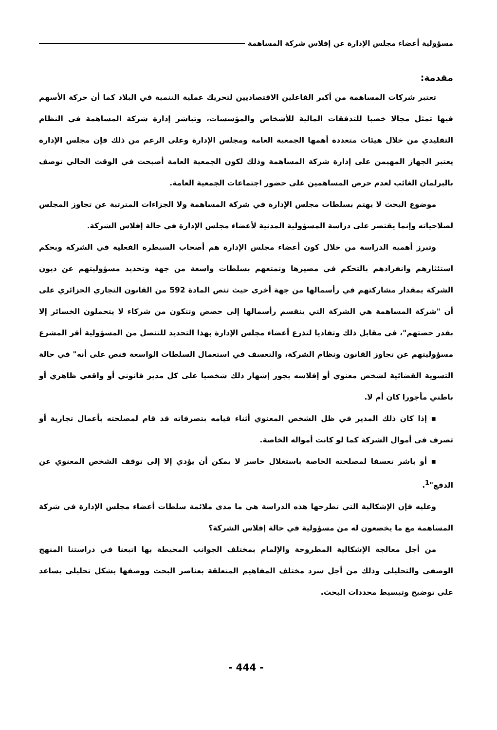مسؤولية أعضاء مجلس الإدارة عن إفلاس شركة المساهمة
مقدمة:
تعتبر شركات المساهمة من أكبر الفاعلين الاقتصاديين لتحريك عملية التنمية في البلاد كما أن حركة الأسهم فيها تمثل مجالا خصبا للتدفقات المالية للأشخاص والمؤسسات، وتباشر إدارة شركة المساهمة في النظام التقليدي من خلال هيئات متعددة أهمها الجمعية العامة ومجلس الإدارة وعلى الرغم من ذلك فإن مجلس الإدارة يعتبر الجهاز المهيمن على إدارة شركة المساهمة وذلك لكون الجمعية العامة أصبحت في الوقت الحالي توصف بالبرلمان الغائب لعدم حرص المساهمين على حضور اجتماعات الجمعية العامة.
موضوع البحث لا يهتم بسلطات مجلس الإدارة في شركة المساهمة ولا الجزاءات المترتبة عن تجاوز المجلس لصلاحياته وإنما يقتصر على دراسة المسؤولية المدنية لأعضاء مجلس الإدارة في حالة إفلاس الشركة.
وتبرز أهمية الدراسة من خلال كون أعضاء مجلس الإدارة هم أصحاب السيطرة الفعلية في الشركة وبحكم استئثارهم وانفرادهم بالتحكم في مصيرها وتمتعهم بسلطات واسعة من جهة وتحديد مسؤوليتهم عن ديون الشركة بمقدار مشاركتهم في رأسمالها من جهة أخرى حيث تنص المادة 592 من القانون التجاري الجزائري على أن "شركة المساهمة هي الشركة التي ينقسم رأسمالها إلى حصص وتتكون من شركاء لا يتحملون الخسائر إلا بقدر حصتهم"، في مقابل ذلك وتفاديا لتذرع أعضاء مجلس الإدارة بهذا التحديد للتنصل من المسؤولية أقر المشرع مسؤوليتهم عن تجاوز القانون ونظام الشركة، والتعسف في استعمال السلطات الواسعة فنص على أنه" في حالة التسوية القضائية لشخص معنوي أو إفلاسه يجوز إشهار ذلك شخصيا على كل مدير قانوني أو واقعي ظاهري أو باطني مأجورا كان أم لا.
▪ إذا كان ذلك المدير في ظل الشخص المعنوي أثناء قيامه بتصرفاته قد قام لمصلحته بأعمال تجارية أو تصرف في أموال الشركة كما لو كانت أمواله الخاصة.
▪ أو باشر تعسفا لمصلحته الخاصة باستغلال خاسر لا يمكن أن يؤدي إلا إلى توقف الشخص المعنوي عن الدفع"<sup>1</sup>.
وعليه فإن الإشكالية التي تطرحها هذه الدراسة هي ما مدى ملائمة سلطات أعضاء مجلس الإدارة في شركة المساهمة مع ما يخضعون له من مسؤولية في حالة إفلاس الشركة؟
من أجل معالجة الإشكالية المطروحة والإلمام بمختلف الجوانب المحيطة بها اتبعنا في دراستنا المنهج الوصفي والتحليلي وذلك من أجل سرد مختلف المفاهيم المتعلقة بعناصر البحث ووصفها بشكل تحليلي يساعد على توضيح وتبسيط محددات البحث.
- 444 -